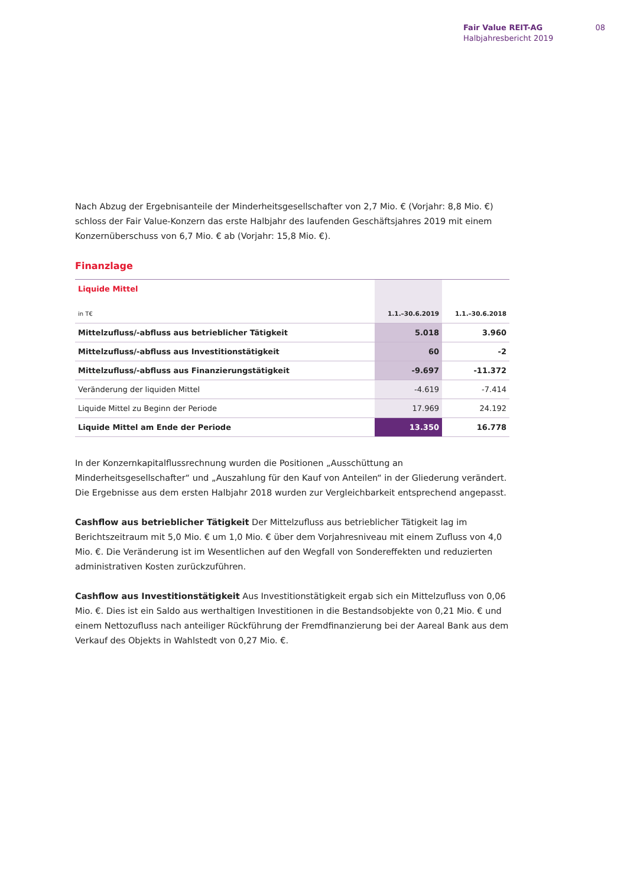Fair Value REIT-AG
Halbjahresbericht 2019
08
Nach Abzug der Ergebnisanteile der Minderheitsgesellschafter von 2,7 Mio. € (Vorjahr: 8,8 Mio. €) schloss der Fair Value-Konzern das erste Halbjahr des laufenden Geschäftsjahres 2019 mit einem Konzernüber­schuss von 6,7 Mio. € ab (Vorjahr: 15,8 Mio. €).
Finanzlage
| Liquide Mittel | | |
| in T€ | 1.1.–30.6.2019 | 1.1.–30.6.2018 |
| Mittelzufluss/-abfluss aus betrieblicher Tätigkeit | 5.018 | 3.960 |
| Mittelzufluss/-abfluss aus Investitionstätigkeit | 60 | -2 |
| Mittelzufluss/-abfluss aus Finanzierungstätigkeit | -9.697 | -11.372 |
| Veränderung der liquiden Mittel | -4.619 | -7.414 |
| Liquide Mittel zu Beginn der Periode | 17.969 | 24.192 |
| Liquide Mittel am Ende der Periode | 13.350 | 16.778 |
In der Konzernkapitalflussrechnung wurden die Positionen „Ausschüttung an Minderheitsgesellschafter“ und „Auszahlung für den Kauf von Anteilen“ in der Gliederung verändert. Die Ergebnisse aus dem ersten Halbjahr 2018 wurden zur Vergleichbarkeit entsprechend angepasst.
Cashflow aus betrieblicher Tätigkeit Der Mittelzufluss aus betrieblicher Tätigkeit lag im Berichtszeitraum mit 5,0 Mio. € um 1,0 Mio. € über dem Vorjahresniveau mit einem Zufluss von 4,0 Mio. €. Die Verände­rung ist im Wesentlichen auf den Wegfall von Sondereffekten und reduzierten administrativen Kosten zurückzuführen.
Cashflow aus Investitionstätigkeit Aus Investitionstätigkeit ergab sich ein Mittelzufluss von 0,06 Mio. €. Dies ist ein Saldo aus werthaltigen Investitionen in die Bestandsobjekte von 0,21 Mio. € und einem Nettozufluss nach anteiliger Rückführung der Fremdfinanzierung bei der Aareal Bank aus dem Verkauf des Objekts in Wahlstedt von 0,27 Mio. €.